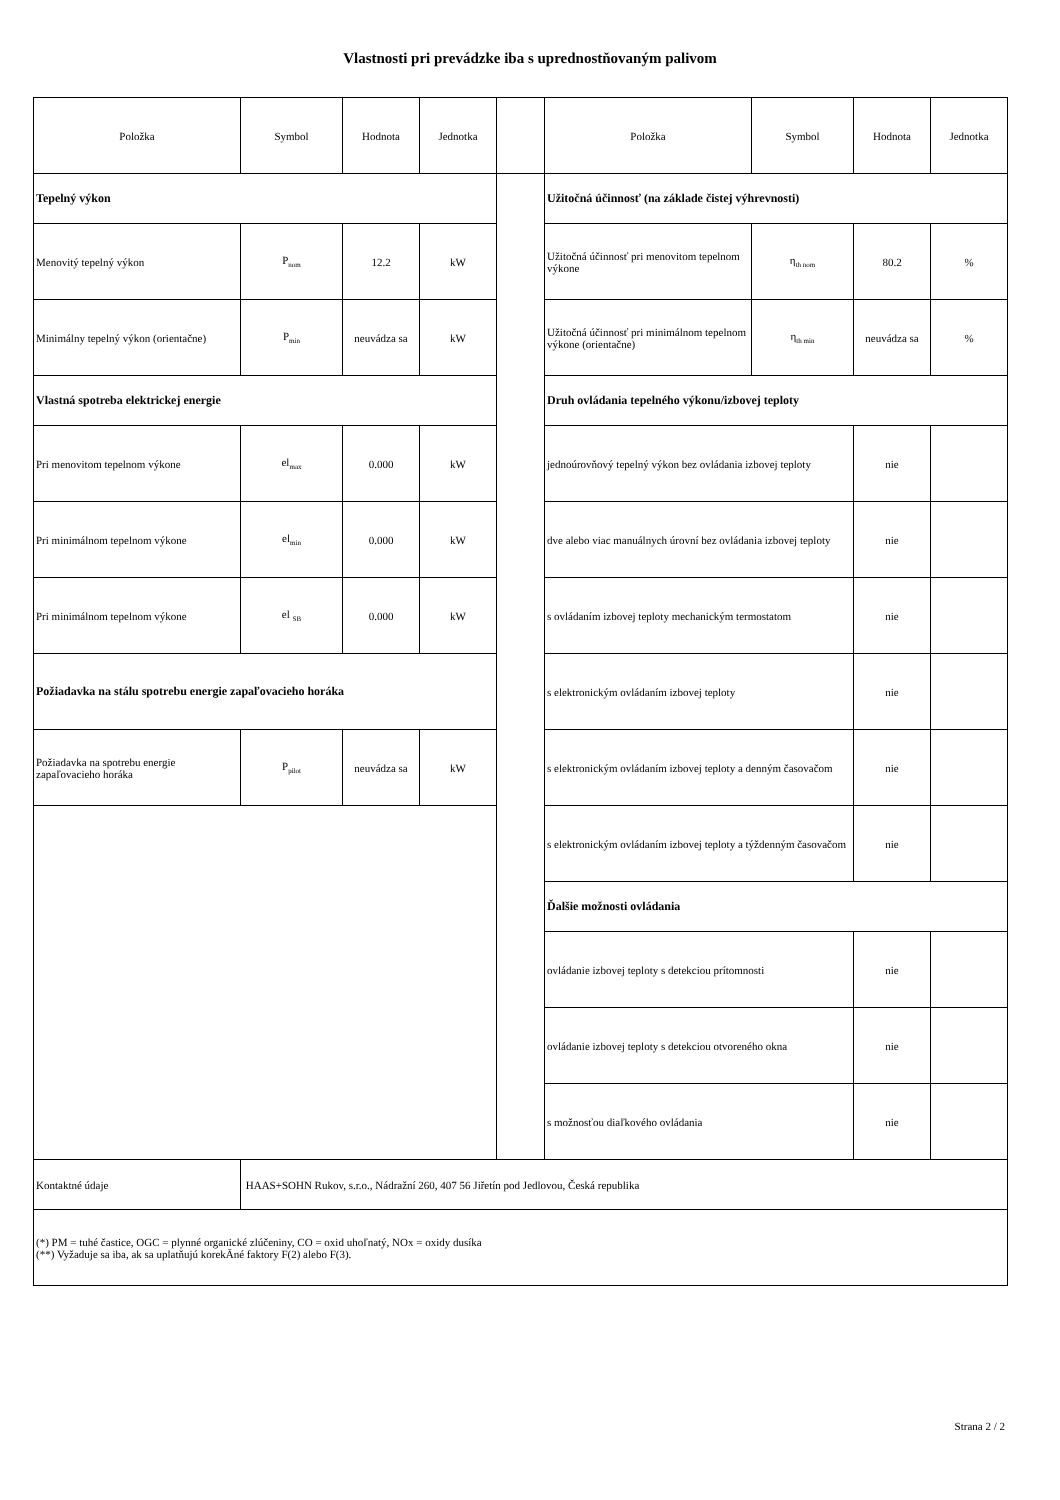Vlastnosti pri prevádzke iba s uprednostňovaným palivom
| Položka | Symbol | Hodnota | Jednotka | | Položka | Symbol | Hodnota | Jednotka |
| --- | --- | --- | --- | --- | --- | --- | --- | --- |
| Tepelný výkon | | | | | Užitočná účinnosť (na základe čistej výhrevnosti) | | | |
| Menovitý tepelný výkon | P<sub>nom</sub> | 12.2 | kW | | Užitočná účinnosť pri menovitom tepelnom výkone | η<sub>th nom</sub> | 80.2 | % |
| Minimálny tepelný výkon (orientačne) | P<sub>min</sub> | neuvádza sa | kW | | Užitočná účinnosť pri minimálnom tepelnom výkone (orientačne) | η<sub>th min</sub> | neuvádza sa | % |
| Vlastná spotreba elektrickej energie | | | | | Druh ovládania tepelného výkonu/izbovej teploty | | | |
| Pri menovitom tepelnom výkone | el<sub>max</sub> | 0.000 | kW | | jednoúrovňový tepelný výkon bez ovládania izbovej teploty | | nie | |
| Pri minimálnom tepelnom výkone | el<sub>min</sub> | 0.000 | kW | | dve alebo viac manuálnych úrovní bez ovládania izbovej teploty | | nie | |
| Pri minimálnom tepelnom výkone | el <sub>SB</sub> | 0.000 | kW | | s ovládaním izbovej teploty mechanickým termostatom | | nie | |
| Požiadavka na stálu spotrebu energie zapaľovacieho horáka | | | | | s elektronickým ovládaním izbovej teploty | | nie | |
| Požiadavka na spotrebu energie zapaľovacieho horáka | P<sub>pilot</sub> | neuvádza sa | kW | | s elektronickým ovládaním izbovej teploty a denným časovačom | | nie | |
| | | | | | s elektronickým ovládaním izbovej teploty a týždenným časovačom | | nie | |
| | | | | | Ďalšie možnosti ovládania | | | |
| | | | | | ovládanie izbovej teploty s detekciou prítomnosti | | nie | |
| | | | | | ovládanie izbovej teploty s detekciou otvoreného okna | | nie | |
| | | | | | s možnosťou diaľkového ovládania | | nie | |
| Kontaktné údaje | HAAS+SOHN Rukov, s.r.o., Nádražní 260, 407 56 Jiřetín pod Jedlovou, Česká republika | | | | | | | |
| (*) PM = tuhé častice, OGC = plynné organické zlúčeniny, CO = oxid uhoľnatý, NOx = oxidy dusíka (**) Vyžaduje sa iba, ak sa uplatňujú korekĀné faktory F(2) alebo F(3). | | | | | | | | |
Strana 2 / 2